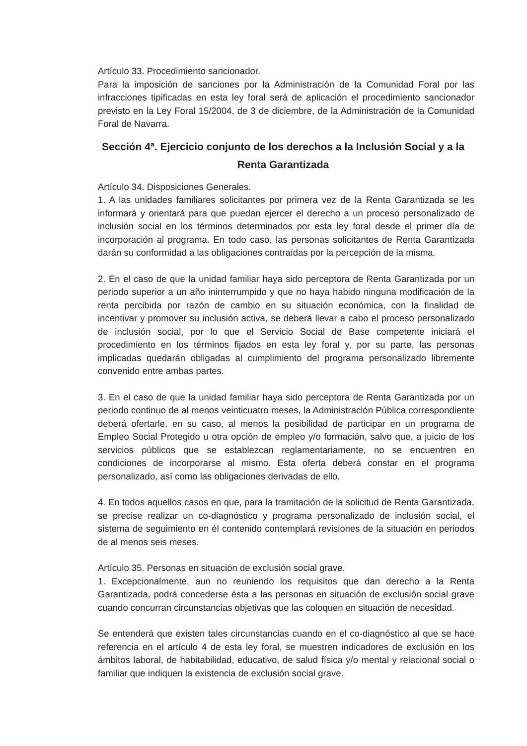Artículo 33. Procedimiento sancionador.
Para la imposición de sanciones por la Administración de la Comunidad Foral por las infracciones tipificadas en esta ley foral será de aplicación el procedimiento sancionador previsto en la Ley Foral 15/2004, de 3 de diciembre, de la Administración de la Comunidad Foral de Navarra.
Sección 4ª. Ejercicio conjunto de los derechos a la Inclusión Social y a la Renta Garantizada
Artículo 34. Disposiciones Generales.
1. A las unidades familiares solicitantes por primera vez de la Renta Garantizada se les informará y orientará para que puedan ejercer el derecho a un proceso personalizado de inclusión social en los términos determinados por esta ley foral desde el primer día de incorporación al programa. En todo caso, las personas solicitantes de Renta Garantizada darán su conformidad a las obligaciones contraídas por la percepción de la misma.
2. En el caso de que la unidad familiar haya sido perceptora de Renta Garantizada por un periodo superior a un año ininterrumpido y que no haya habido ninguna modificación de la renta percibida por razón de cambio en su situación económica, con la finalidad de incentivar y promover su inclusión activa, se deberá llevar a cabo el proceso personalizado de inclusión social, por lo que el Servicio Social de Base competente iniciará el procedimiento en los términos fijados en esta ley foral y, por su parte, las personas implicadas quedarán obligadas al cumplimiento del programa personalizado libremente convenido entre ambas partes.
3. En el caso de que la unidad familiar haya sido perceptora de Renta Garantizada por un periodo continuo de al menos veinticuatro meses, la Administración Pública correspondiente deberá ofertarle, en su caso, al menos la posibilidad de participar en un programa de Empleo Social Protegido u otra opción de empleo y/o formación, salvo que, a juicio de los servicios públicos que se establezcan reglamentariamente, no se encuentren en condiciones de incorporarse al mismo. Esta oferta deberá constar en el programa personalizado, así como las obligaciones derivadas de ello.
4. En todos aquellos casos en que, para la tramitación de la solicitud de Renta Garantizada, se precise realizar un co-diagnóstico y programa personalizado de inclusión social, el sistema de seguimiento en él contenido contemplará revisiones de la situación en periodos de al menos seis meses.
Artículo 35. Personas en situación de exclusión social grave.
1. Excepcionalmente, aun no reuniendo los requisitos que dan derecho a la Renta Garantizada, podrá concederse ésta a las personas en situación de exclusión social grave cuando concurran circunstancias objetivas que las coloquen en situación de necesidad.
Se entenderá que existen tales circunstancias cuando en el co-diagnóstico al que se hace referencia en el artículo 4 de esta ley foral, se muestren indicadores de exclusión en los ámbitos laboral, de habitabilidad, educativo, de salud física y/o mental y relacional social o familiar que indiquen la existencia de exclusión social grave.